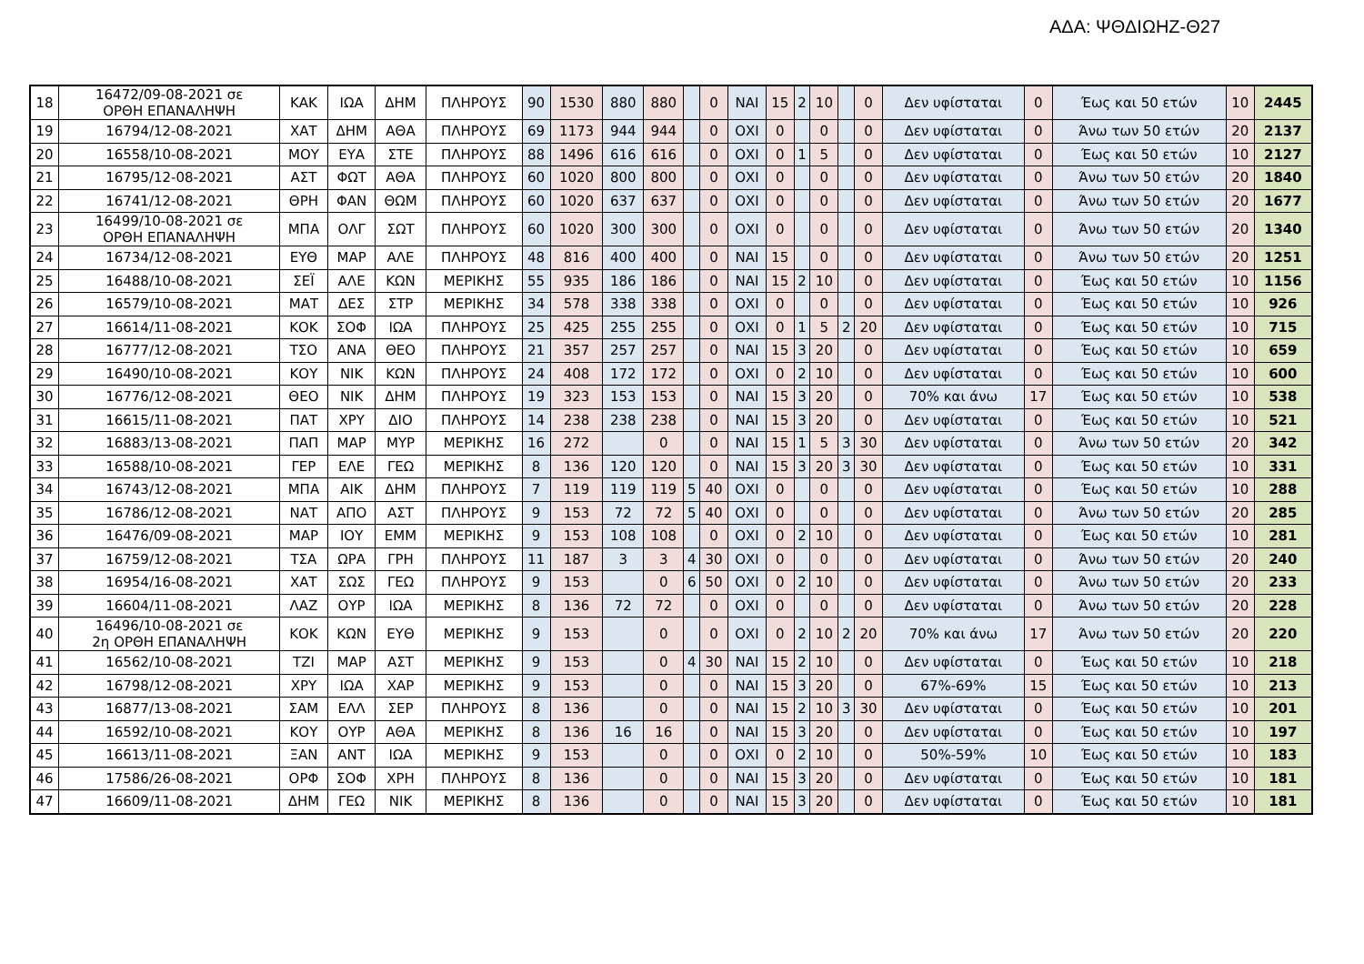ΑΔΑ: ΨΘΔΙΩΗΖ-Θ27
| 18 | 16472/09-08-2021 σε ΟΡΘΗ ΕΠΑΝΑΛΗΨΗ | ΚΑΚ | ΙΩΑ | ΔΗΜ | ΠΛΗΡΟΥΣ | 90 | 1530 | 880 | 880 | | 0 | ΝΑΙ | 15 | 2 | 10 | | 0 | Δεν υφίσταται | 0 | Έως και 50 ετών | 10 | 2445 |
| 19 | 16794/12-08-2021 | ΧΑΤ | ΔΗΜ | ΑΘΑ | ΠΛΗΡΟΥΣ | 69 | 1173 | 944 | 944 | | 0 | ΟΧΙ | 0 | | 0 | | 0 | Δεν υφίσταται | 0 | Άνω των 50 ετών | 20 | 2137 |
| 20 | 16558/10-08-2021 | ΜΟΥ | ΕΥΑ | ΣΤΕ | ΠΛΗΡΟΥΣ | 88 | 1496 | 616 | 616 | | 0 | ΟΧΙ | 0 | 1 | 5 | | 0 | Δεν υφίσταται | 0 | Έως και 50 ετών | 10 | 2127 |
| 21 | 16795/12-08-2021 | ΑΣΤ | ΦΩΤ | ΑΘΑ | ΠΛΗΡΟΥΣ | 60 | 1020 | 800 | 800 | | 0 | ΟΧΙ | 0 | | 0 | | 0 | Δεν υφίσταται | 0 | Άνω των 50 ετών | 20 | 1840 |
| 22 | 16741/12-08-2021 | ΘΡΗ | ΦΑΝ | ΘΩΜ | ΠΛΗΡΟΥΣ | 60 | 1020 | 637 | 637 | | 0 | ΟΧΙ | 0 | | 0 | | 0 | Δεν υφίσταται | 0 | Άνω των 50 ετών | 20 | 1677 |
| 23 | 16499/10-08-2021 σε ΟΡΘΗ ΕΠΑΝΑΛΗΨΗ | ΜΠΑ | ΟΛΓ | ΣΩΤ | ΠΛΗΡΟΥΣ | 60 | 1020 | 300 | 300 | | 0 | ΟΧΙ | 0 | | 0 | | 0 | Δεν υφίσταται | 0 | Άνω των 50 ετών | 20 | 1340 |
| 24 | 16734/12-08-2021 | ΕΥΘ | ΜΑΡ | ΑΛΕ | ΠΛΗΡΟΥΣ | 48 | 816 | 400 | 400 | | 0 | ΝΑΙ | 15 | | 0 | | 0 | Δεν υφίσταται | 0 | Άνω των 50 ετών | 20 | 1251 |
| 25 | 16488/10-08-2021 | ΣΕΪ | ΑΛΕ | ΚΩΝ | ΜΕΡΙΚΗΣ | 55 | 935 | 186 | 186 | | 0 | ΝΑΙ | 15 | 2 | 10 | | 0 | Δεν υφίσταται | 0 | Έως και 50 ετών | 10 | 1156 |
| 26 | 16579/10-08-2021 | ΜΑΤ | ΔΕΣ | ΣΤΡ | ΜΕΡΙΚΗΣ | 34 | 578 | 338 | 338 | | 0 | ΟΧΙ | 0 | | 0 | | 0 | Δεν υφίσταται | 0 | Έως και 50 ετών | 10 | 926 |
| 27 | 16614/11-08-2021 | ΚΟΚ | ΣΟΦ | ΙΩΑ | ΠΛΗΡΟΥΣ | 25 | 425 | 255 | 255 | | 0 | ΟΧΙ | 0 | 1 | 5 | 2 | 20 | Δεν υφίσταται | 0 | Έως και 50 ετών | 10 | 715 |
| 28 | 16777/12-08-2021 | ΤΣΟ | ΑΝΑ | ΘΕΟ | ΠΛΗΡΟΥΣ | 21 | 357 | 257 | 257 | | 0 | ΝΑΙ | 15 | 3 | 20 | | 0 | Δεν υφίσταται | 0 | Έως και 50 ετών | 10 | 659 |
| 29 | 16490/10-08-2021 | ΚΟΥ | ΝΙΚ | ΚΩΝ | ΠΛΗΡΟΥΣ | 24 | 408 | 172 | 172 | | 0 | ΟΧΙ | 0 | 2 | 10 | | 0 | Δεν υφίσταται | 0 | Έως και 50 ετών | 10 | 600 |
| 30 | 16776/12-08-2021 | ΘΕΟ | ΝΙΚ | ΔΗΜ | ΠΛΗΡΟΥΣ | 19 | 323 | 153 | 153 | | 0 | ΝΑΙ | 15 | 3 | 20 | | 0 | 70% και άνω | 17 | Έως και 50 ετών | 10 | 538 |
| 31 | 16615/11-08-2021 | ΠΑΤ | ΧΡΥ | ΔΙΟ | ΠΛΗΡΟΥΣ | 14 | 238 | 238 | 238 | | 0 | ΝΑΙ | 15 | 3 | 20 | | 0 | Δεν υφίσταται | 0 | Έως και 50 ετών | 10 | 521 |
| 32 | 16883/13-08-2021 | ΠΑΠ | ΜΑΡ | ΜΥΡ | ΜΕΡΙΚΗΣ | 16 | 272 | | 0 | | 0 | ΝΑΙ | 15 | 1 | 5 | 3 | 30 | Δεν υφίσταται | 0 | Άνω των 50 ετών | 20 | 342 |
| 33 | 16588/10-08-2021 | ΓΕΡ | ΕΛΕ | ΓΕΩ | ΜΕΡΙΚΗΣ | 8 | 136 | 120 | 120 | | 0 | ΝΑΙ | 15 | 3 | 20 | 3 | 30 | Δεν υφίσταται | 0 | Έως και 50 ετών | 10 | 331 |
| 34 | 16743/12-08-2021 | ΜΠΑ | ΑΙΚ | ΔΗΜ | ΠΛΗΡΟΥΣ | 7 | 119 | 119 | 119 | 5 | 40 | ΟΧΙ | 0 | | 0 | | 0 | Δεν υφίσταται | 0 | Έως και 50 ετών | 10 | 288 |
| 35 | 16786/12-08-2021 | ΝΑΤ | ΑΠΟ | ΑΣΤ | ΠΛΗΡΟΥΣ | 9 | 153 | 72 | 72 | 5 | 40 | ΟΧΙ | 0 | | 0 | | 0 | Δεν υφίσταται | 0 | Άνω των 50 ετών | 20 | 285 |
| 36 | 16476/09-08-2021 | ΜΑΡ | ΙΟΥ | ΕΜΜ | ΜΕΡΙΚΗΣ | 9 | 153 | 108 | 108 | | 0 | ΟΧΙ | 0 | 2 | 10 | | 0 | Δεν υφίσταται | 0 | Έως και 50 ετών | 10 | 281 |
| 37 | 16759/12-08-2021 | ΤΣΑ | ΩΡΑ | ΓΡΗ | ΠΛΗΡΟΥΣ | 11 | 187 | 3 | 3 | 4 | 30 | ΟΧΙ | 0 | | 0 | | 0 | Δεν υφίσταται | 0 | Άνω των 50 ετών | 20 | 240 |
| 38 | 16954/16-08-2021 | ΧΑΤ | ΣΩΣ | ΓΕΩ | ΠΛΗΡΟΥΣ | 9 | 153 | | 0 | 6 | 50 | ΟΧΙ | 0 | 2 | 10 | | 0 | Δεν υφίσταται | 0 | Άνω των 50 ετών | 20 | 233 |
| 39 | 16604/11-08-2021 | ΛΑΖ | ΟΥΡ | ΙΩΑ | ΜΕΡΙΚΗΣ | 8 | 136 | 72 | 72 | | 0 | ΟΧΙ | 0 | | 0 | | 0 | Δεν υφίσταται | 0 | Άνω των 50 ετών | 20 | 228 |
| 40 | 16496/10-08-2021 σε 2η ΟΡΘΗ ΕΠΑΝΑΛΗΨΗ | ΚΟΚ | ΚΩΝ | ΕΥΘ | ΜΕΡΙΚΗΣ | 9 | 153 | | 0 | | 0 | ΟΧΙ | 0 | 2 | 10 | 2 | 20 | 70% και άνω | 17 | Άνω των 50 ετών | 20 | 220 |
| 41 | 16562/10-08-2021 | ΤΖΙ | ΜΑΡ | ΑΣΤ | ΜΕΡΙΚΗΣ | 9 | 153 | | 0 | 4 | 30 | ΝΑΙ | 15 | 2 | 10 | | 0 | Δεν υφίσταται | 0 | Έως και 50 ετών | 10 | 218 |
| 42 | 16798/12-08-2021 | ΧΡΥ | ΙΩΑ | ΧΑΡ | ΜΕΡΙΚΗΣ | 9 | 153 | | 0 | | 0 | ΝΑΙ | 15 | 3 | 20 | | 0 | 67%-69% | 15 | Έως και 50 ετών | 10 | 213 |
| 43 | 16877/13-08-2021 | ΣΑΜ | ΕΛΛ | ΣΕΡ | ΠΛΗΡΟΥΣ | 8 | 136 | | 0 | | 0 | ΝΑΙ | 15 | 2 | 10 | 3 | 30 | Δεν υφίσταται | 0 | Έως και 50 ετών | 10 | 201 |
| 44 | 16592/10-08-2021 | ΚΟΥ | ΟΥΡ | ΑΘΑ | ΜΕΡΙΚΗΣ | 8 | 136 | 16 | 16 | | 0 | ΝΑΙ | 15 | 3 | 20 | | 0 | Δεν υφίσταται | 0 | Έως και 50 ετών | 10 | 197 |
| 45 | 16613/11-08-2021 | ΞΑΝ | ΑΝΤ | ΙΩΑ | ΜΕΡΙΚΗΣ | 9 | 153 | | 0 | | 0 | ΟΧΙ | 0 | 2 | 10 | | 0 | 50%-59% | 10 | Έως και 50 ετών | 10 | 183 |
| 46 | 17586/26-08-2021 | ΟΡΦ | ΣΟΦ | ΧΡΗ | ΠΛΗΡΟΥΣ | 8 | 136 | | 0 | | 0 | ΝΑΙ | 15 | 3 | 20 | | 0 | Δεν υφίσταται | 0 | Έως και 50 ετών | 10 | 181 |
| 47 | 16609/11-08-2021 | ΔΗΜ | ΓΕΩ | ΝΙΚ | ΜΕΡΙΚΗΣ | 8 | 136 | | 0 | | 0 | ΝΑΙ | 15 | 3 | 20 | | 0 | Δεν υφίσταται | 0 | Έως και 50 ετών | 10 | 181 |